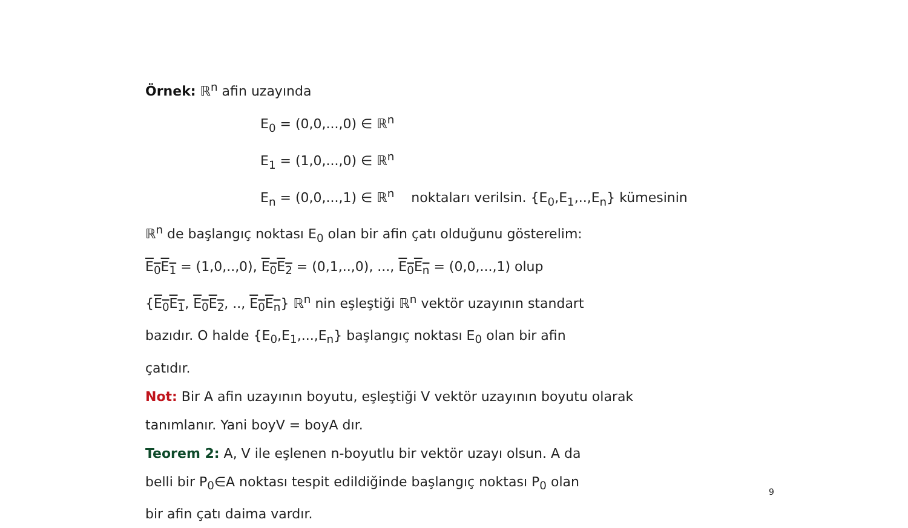Örnek: ℝ<sup>n</sup> afin uzayında
E<sub>0</sub> = (0,0,...,0) ∈ ℝ<sup>n</sup>
E<sub>1</sub> = (1,0,...,0) ∈ ℝ<sup>n</sup>
E<sub>n</sub> = (0,0,...,1) ∈ ℝ<sup>n</sup> noktaları verilsin. {E<sub>0</sub>,E<sub>1</sub>,..,E<sub>n</sub>} kümesinin
ℝ<sup>n</sup> de başlangıç noktası E<sub>0</sub> olan bir afin çatı olduğunu gösterelim:
E<sub>0</sub>E<sub>1</sub> = (1,0,..,0), E<sub>0</sub>E<sub>2</sub> = (0,1,..,0), ..., E<sub>0</sub>E<sub>n</sub> = (0,0,...,1) olup
{E<sub>0</sub>E<sub>1</sub>, E<sub>0</sub>E<sub>2</sub>, .., E<sub>0</sub>E<sub>n</sub>} ℝ<sup>n</sup> nin eşleştiği ℝ<sup>n</sup> vektör uzayının standart
bazıdır. O halde {E<sub>0</sub>,E<sub>1</sub>,...,E<sub>n</sub>} başlangıç noktası E<sub>0</sub> olan bir afin
çatıdır.
Not: Bir A afin uzayının boyutu, eşleştiği V vektör uzayının boyutu olarak
tanımlanır. Yani boyV = boyA dır.
Teorem 2: A, V ile eşlenen n-boyutlu bir vektör uzayı olsun. A da
belli bir P<sub>0</sub>∈A noktası tespit edildiğinde başlangıç noktası P<sub>0</sub> olan
bir afin çatı daima vardır.
9